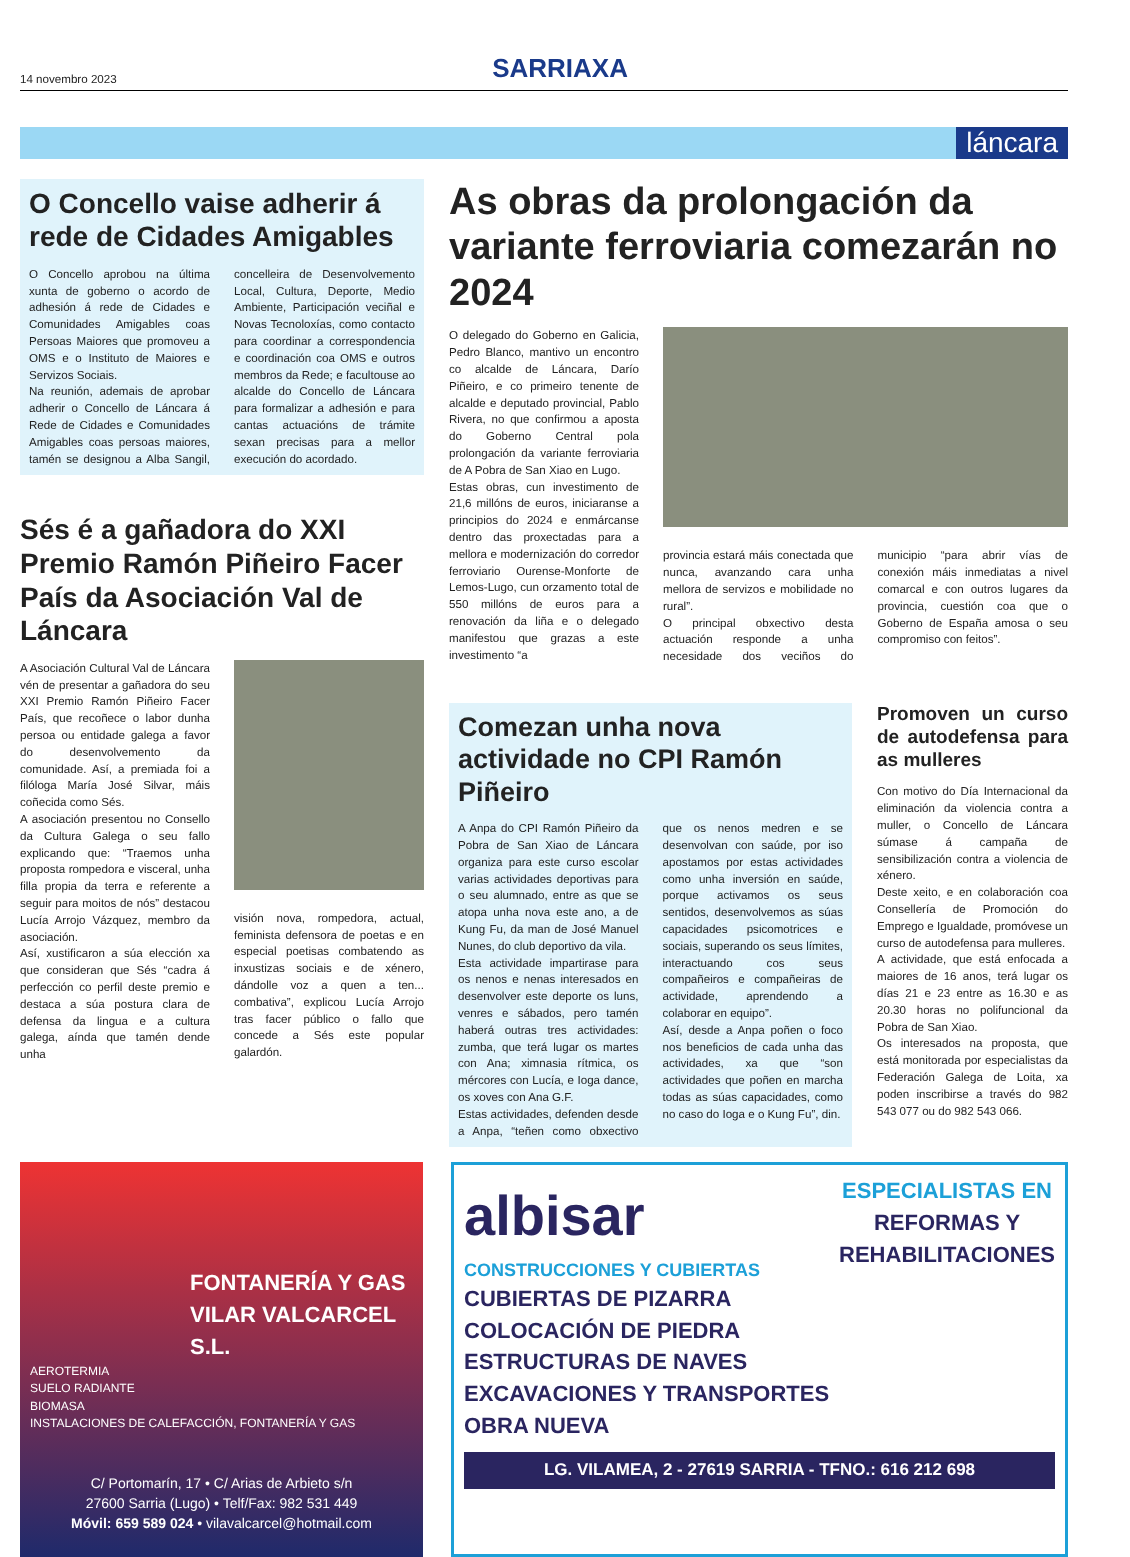14 novembro 2023 SARRIAXA
láncara
O Concello vaise adherir á rede de Cidades Amigables
O Concello aprobou na última xunta de goberno o acordo de adhesión á rede de Cidades e Comunidades Amigables coas Persoas Maiores que promoveu a OMS e o Instituto de Maiores e Servizos Sociais.
Na reunión, ademais de aprobar adherir o Concello de Láncara á Rede de Cidades e Comunidades Amigables coas persoas maiores, tamén se designou a Alba Sangil, concelleira de Desenvolvemento Local, Cultura, Deporte, Medio Ambiente, Participación veciñal e Novas Tecnoloxías, como contacto para coordinar a correspondencia e coordinación coa OMS e outros membros da Rede; e facultouse ao alcalde do Concello de Láncara para formalizar a adhesión e para cantas actuacións de trámite sexan precisas para a mellor execución do acordado.
Sés é a gañadora do XXI Premio Ramón Piñeiro Facer País da Asociación Val de Láncara
A Asociación Cultural Val de Láncara vén de presentar a gañadora do seu XXI Premio Ramón Piñeiro Facer País, que recoñece o labor dunha persoa ou entidade galega a favor do desenvolvemento da comunidade. Así, a premiada foi a filóloga María José Silvar, máis coñecida como Sés.
A asociación presentou no Consello da Cultura Galega o seu fallo explicando que: “Traemos unha proposta rompedora e visceral, unha filla propia da terra e referente a seguir para moitos de nós” destacou Lucía Arrojo Vázquez, membro da asociación.
Así, xustificaron a súa elección xa que consideran que Sés “cadra á perfección co perfil deste premio e destaca a súa postura clara de defensa da lingua e a cultura galega, aínda que tamén dende unha
visión nova, rompedora, actual, feminista defensora de poetas e en especial poetisas combatendo as inxustizas sociais e de xénero, dándolle voz a quen a ten... combativa”, explicou Lucía Arrojo tras facer público o fallo que concede a Sés este popular galardón.
As obras da prolongación da variante ferroviaria comezarán no 2024
O delegado do Goberno en Galicia, Pedro Blanco, mantivo un encontro co alcalde de Láncara, Darío Piñeiro, e co primeiro tenente de alcalde e deputado provincial, Pablo Rivera, no que confirmou a aposta do Goberno Central pola prolongación da variante ferroviaria de A Pobra de San Xiao en Lugo.
Estas obras, cun investimento de 21,6 millóns de euros, iniciaranse a principios do 2024 e enmárcanse dentro das proxectadas para a mellora e modernización do corredor ferroviario Ourense-Monforte de Lemos-Lugo, cun orzamento total de 550 millóns de euros para a renovación da liña e o delegado manifestou que grazas a este investimento “a
provincia estará máis conectada que nunca, avanzando cara unha mellora de servizos e mobilidade no rural”.
O principal obxectivo desta actuación responde a unha necesidade dos veciños do municipio “para abrir vías de conexión máis inmediatas a nivel comarcal e con outros lugares da provincia, cuestión coa que o Goberno de España amosa o seu compromiso con feitos”.
Comezan unha nova actividade no CPI Ramón Piñeiro
A Anpa do CPI Ramón Piñeiro da Pobra de San Xiao de Láncara organiza para este curso escolar varias actividades deportivas para o seu alumnado, entre as que se atopa unha nova este ano, a de Kung Fu, da man de José Manuel Nunes, do club deportivo da vila.
Esta actividade impartirase para os nenos e nenas interesados en desenvolver este deporte os luns, venres e sábados, pero tamén haberá outras tres actividades: zumba, que terá lugar os martes con Ana; ximnasia rítmica, os mércores con Lucía, e Ioga dance, os xoves con Ana G.F.
Estas actividades, defenden desde a Anpa, “teñen como obxectivo que os nenos medren e se desenvolvan con saúde, por iso apostamos por estas actividades como unha inversión en saúde, porque activamos os seus sentidos, desenvolvemos as súas capacidades psicomotrices e sociais, superando os seus límites, interactuando cos seus compañeiros e compañeiras de actividade, aprendendo a colaborar en equipo”.
Así, desde a Anpa poñen o foco nos beneficios de cada unha das actividades, xa que “son actividades que poñen en marcha todas as súas capacidades, como no caso do Ioga e o Kung Fu”, din.
Promoven un curso de autodefensa para as mulleres
Con motivo do Día Internacional da eliminación da violencia contra a muller, o Concello de Láncara súmase á campaña de sensibilización contra a violencia de xénero.
Deste xeito, e en colaboración coa Consellería de Promoción do Emprego e Igualdade, promóvese un curso de autodefensa para mulleres.
A actividade, que está enfocada a maiores de 16 anos, terá lugar os días 21 e 23 entre as 16.30 e as 20.30 horas no polifuncional da Pobra de San Xiao.
Os interesados na proposta, que está monitorada por especialistas da Federación Galega de Loita, xa poden inscribirse a través do 982 543 077 ou do 982 543 066.
FONTANERÍA Y GAS
VILAR VALCARCEL S.L.
AEROTERMIA
SUELO RADIANTE
BIOMASA
INSTALACIONES DE CALEFACCIÓN, FONTANERÍA Y GAS
C/ Portomarín, 17 • C/ Arias de Arbieto s/n
27600 Sarria (Lugo) • Telf/Fax: 982 531 449
Móvil: 659 589 024 • vilavalcarcel@hotmail.com
albisar
CONSTRUCCIONES Y CUBIERTAS
ESPECIALISTAS EN
REFORMAS Y
REHABILITACIONES
CUBIERTAS DE PIZARRA
COLOCACIÓN DE PIEDRA
ESTRUCTURAS DE NAVES
EXCAVACIONES Y TRANSPORTES
OBRA NUEVA
LG. VILAMEA, 2 - 27619 SARRIA - TFNO.: 616 212 698